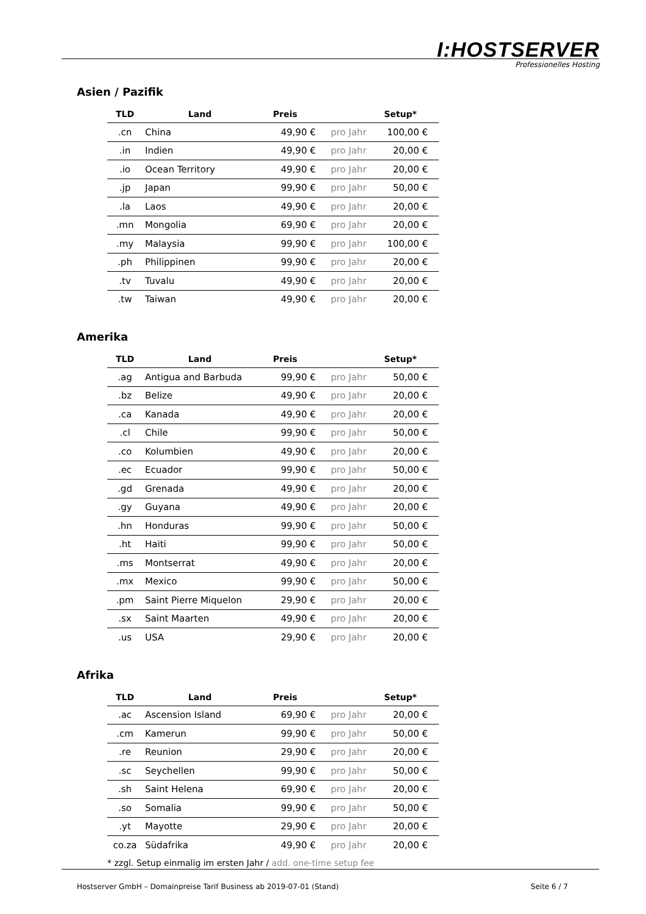I:HOSTSERVER
Professionelles Hosting
Asien / Pazifik
| TLD | Land | Preis | | Setup* |
| --- | --- | --- | --- | --- |
| .cn | China | 49,90 € | pro Jahr | 100,00 € |
| .in | Indien | 49,90 € | pro Jahr | 20,00 € |
| .io | Ocean Territory | 49,90 € | pro Jahr | 20,00 € |
| .jp | Japan | 99,90 € | pro Jahr | 50,00 € |
| .la | Laos | 49,90 € | pro Jahr | 20,00 € |
| .mn | Mongolia | 69,90 € | pro Jahr | 20,00 € |
| .my | Malaysia | 99,90 € | pro Jahr | 100,00 € |
| .ph | Philippinen | 99,90 € | pro Jahr | 20,00 € |
| .tv | Tuvalu | 49,90 € | pro Jahr | 20,00 € |
| .tw | Taiwan | 49,90 € | pro Jahr | 20,00 € |
Amerika
| TLD | Land | Preis | | Setup* |
| --- | --- | --- | --- | --- |
| .ag | Antigua and Barbuda | 99,90 € | pro Jahr | 50,00 € |
| .bz | Belize | 49,90 € | pro Jahr | 20,00 € |
| .ca | Kanada | 49,90 € | pro Jahr | 20,00 € |
| .cl | Chile | 99,90 € | pro Jahr | 50,00 € |
| .co | Kolumbien | 49,90 € | pro Jahr | 20,00 € |
| .ec | Ecuador | 99,90 € | pro Jahr | 50,00 € |
| .gd | Grenada | 49,90 € | pro Jahr | 20,00 € |
| .gy | Guyana | 49,90 € | pro Jahr | 20,00 € |
| .hn | Honduras | 99,90 € | pro Jahr | 50,00 € |
| .ht | Haiti | 99,90 € | pro Jahr | 50,00 € |
| .ms | Montserrat | 49,90 € | pro Jahr | 20,00 € |
| .mx | Mexico | 99,90 € | pro Jahr | 50,00 € |
| .pm | Saint Pierre Miquelon | 29,90 € | pro Jahr | 20,00 € |
| .sx | Saint Maarten | 49,90 € | pro Jahr | 20,00 € |
| .us | USA | 29,90 € | pro Jahr | 20,00 € |
Afrika
| TLD | Land | Preis | | Setup* |
| --- | --- | --- | --- | --- |
| .ac | Ascension Island | 69,90 € | pro Jahr | 20,00 € |
| .cm | Kamerun | 99,90 € | pro Jahr | 50,00 € |
| .re | Reunion | 29,90 € | pro Jahr | 20,00 € |
| .sc | Seychellen | 99,90 € | pro Jahr | 50,00 € |
| .sh | Saint Helena | 69,90 € | pro Jahr | 20,00 € |
| .so | Somalia | 99,90 € | pro Jahr | 50,00 € |
| .yt | Mayotte | 29,90 € | pro Jahr | 20,00 € |
| co.za | Südafrika | 49,90 € | pro Jahr | 20,00 € |
* zzgl. Setup einmalig im ersten Jahr / add. one-time setup fee
Hostserver GmbH – Domainpreise Tarif Business ab 2019-07-01 (Stand) Seite 6 / 7